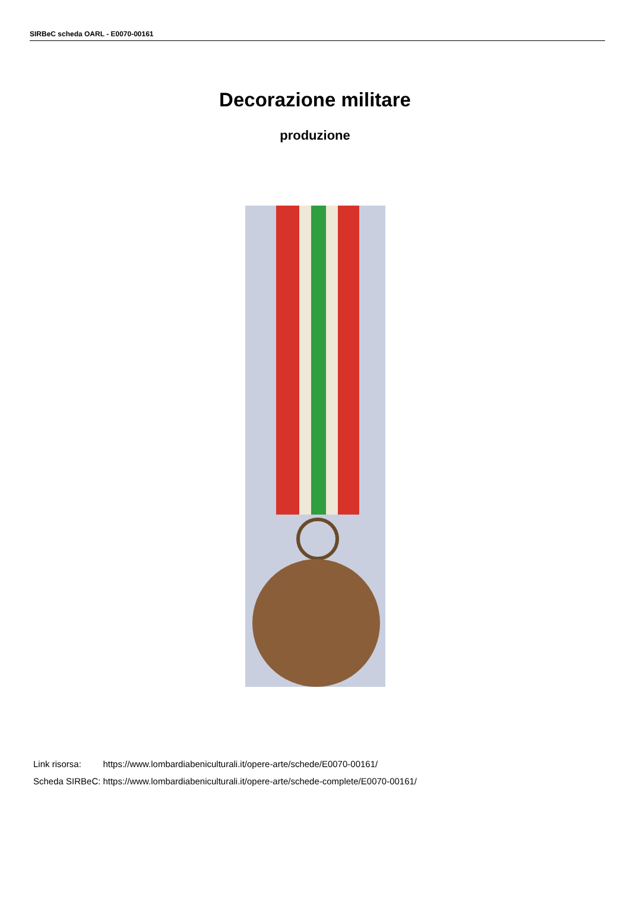SIRBeC scheda OARL - E0070-00161
Decorazione militare
produzione
| Link risorsa: | https://www.lombardiabeniculturali.it/opere-arte/schede/E0070-00161/ |
| Scheda SIRBeC: | https://www.lombardiabeniculturali.it/opere-arte/schede-complete/E0070-00161/ |